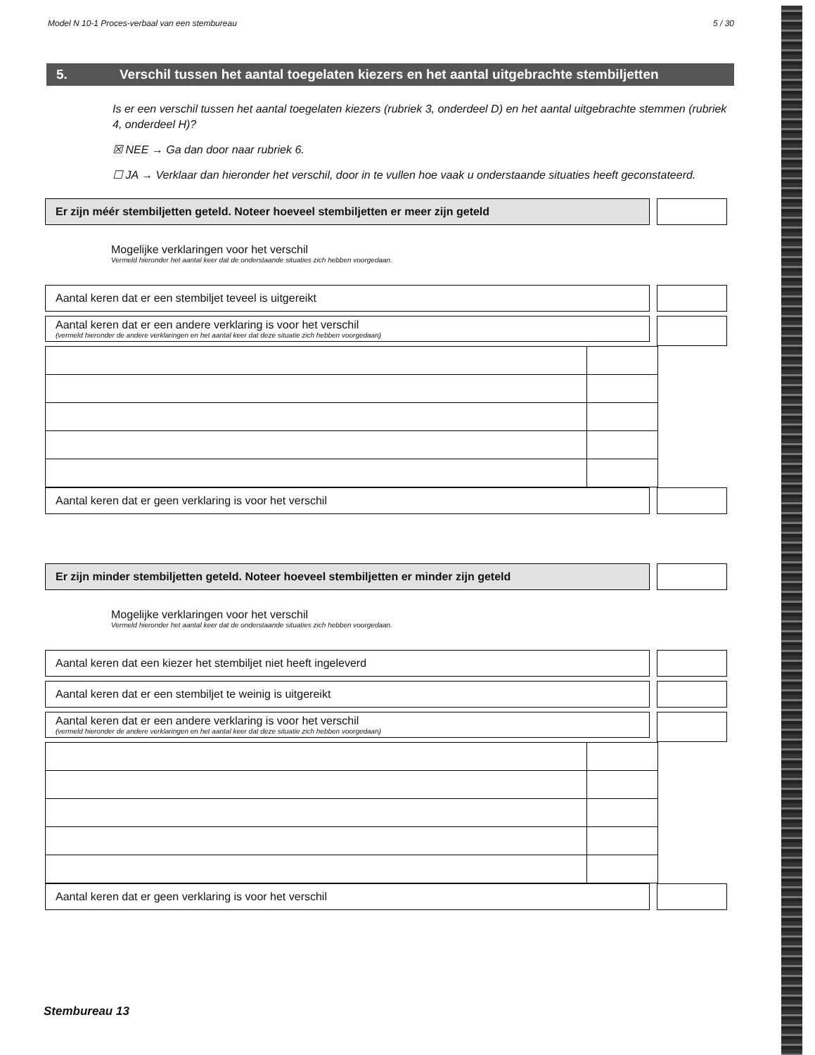Model N 10-1 Proces-verbaal van een stembureau 5 / 30
5. Verschil tussen het aantal toegelaten kiezers en het aantal uitgebrachte stembiljetten
Is er een verschil tussen het aantal toegelaten kiezers (rubriek 3, onderdeel D) en het aantal uitgebrachte stemmen (rubriek 4, onderdeel H)?
☒ NEE → Ga dan door naar rubriek 6.
☐ JA → Verklaar dan hieronder het verschil, door in te vullen hoe vaak u onderstaande situaties heeft geconstateerd.
Er zijn méér stembiljetten geteld. Noteer hoeveel stembiljetten er meer zijn geteld
Mogelijke verklaringen voor het verschil
Vermeld hieronder het aantal keer dat de onderstaande situaties zich hebben voorgedaan.
Aantal keren dat er een stembiljet teveel is uitgereikt
Aantal keren dat er een andere verklaring is voor het verschil
(vermeld hieronder de andere verklaringen en het aantal keer dat deze situatie zich hebben voorgedaan)
Aantal keren dat er geen verklaring is voor het verschil
Er zijn minder stembiljetten geteld. Noteer hoeveel stembiljetten er minder zijn geteld
Mogelijke verklaringen voor het verschil
Vermeld hieronder het aantal keer dat de onderstaande situaties zich hebben voorgedaan.
Aantal keren dat een kiezer het stembiljet niet heeft ingeleverd
Aantal keren dat er een stembiljet te weinig is uitgereikt
Aantal keren dat er een andere verklaring is voor het verschil
(vermeld hieronder de andere verklaringen en het aantal keer dat deze situatie zich hebben voorgedaan)
Aantal keren dat er geen verklaring is voor het verschil
Stembureau 13